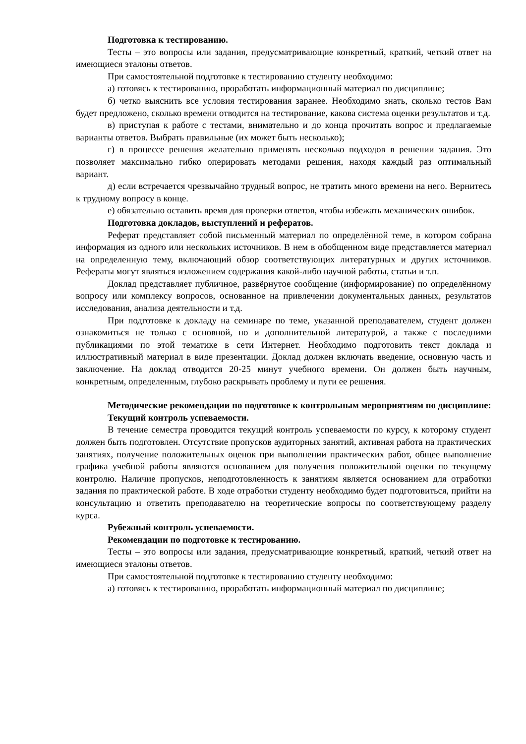Подготовка к тестированию.
Тесты – это вопросы или задания, предусматривающие конкретный, краткий, четкий ответ на имеющиеся эталоны ответов.
При самостоятельной подготовке к тестированию студенту необходимо:
а) готовясь к тестированию, проработать информационный материал по дисциплине;
б) четко выяснить все условия тестирования заранее. Необходимо знать, сколько тестов Вам будет предложено, сколько времени отводится на тестирование, какова система оценки результатов и т.д.
в) приступая к работе с тестами, внимательно и до конца прочитать вопрос и предлагаемые варианты ответов. Выбрать правильные (их может быть несколько);
г) в процессе решения желательно применять несколько подходов в решении задания. Это позволяет максимально гибко оперировать методами решения, находя каждый раз оптимальный вариант.
д) если встречается чрезвычайно трудный вопрос, не тратить много времени на него. Вернитесь к трудному вопросу в конце.
е) обязательно оставить время для проверки ответов, чтобы избежать механических ошибок.
Подготовка докладов, выступлений и рефератов.
Реферат представляет собой письменный материал по определённой теме, в котором собрана информация из одного или нескольких источников. В нем в обобщенном виде представляется материал на определенную тему, включающий обзор соответствующих литературных и других источников. Рефераты могут являться изложением содержания какой-либо научной работы, статьи и т.п.
Доклад представляет публичное, развёрнутое сообщение (информирование) по определённому вопросу или комплексу вопросов, основанное на привлечении документальных данных, результатов исследования, анализа деятельности и т.д.
При подготовке к докладу на семинаре по теме, указанной преподавателем, студент должен ознакомиться не только с основной, но и дополнительной литературой, а также с последними публикациями по этой тематике в сети Интернет. Необходимо подготовить текст доклада и иллюстративный материал в виде презентации. Доклад должен включать введение, основную часть и заключение. На доклад отводится 20-25 минут учебного времени. Он должен быть научным, конкретным, определенным, глубоко раскрывать проблему и пути ее решения.
Методические рекомендации по подготовке к контрольным мероприятиям по дисциплине:
Текущий контроль успеваемости.
В течение семестра проводится текущий контроль успеваемости по курсу, к которому студент должен быть подготовлен. Отсутствие пропусков аудиторных занятий, активная работа на практических занятиях, получение положительных оценок при выполнении практических работ, общее выполнение графика учебной работы являются основанием для получения положительной оценки по текущему контролю. Наличие пропусков, неподготовленность к занятиям является основанием для отработки задания по практической работе. В ходе отработки студенту необходимо будет подготовиться, прийти на консультацию и ответить преподавателю на теоретические вопросы по соответствующему разделу курса.
Рубежный контроль успеваемости.
Рекомендации по подготовке к тестированию.
Тесты – это вопросы или задания, предусматривающие конкретный, краткий, четкий ответ на имеющиеся эталоны ответов.
При самостоятельной подготовке к тестированию студенту необходимо:
а) готовясь к тестированию, проработать информационный материал по дисциплине;